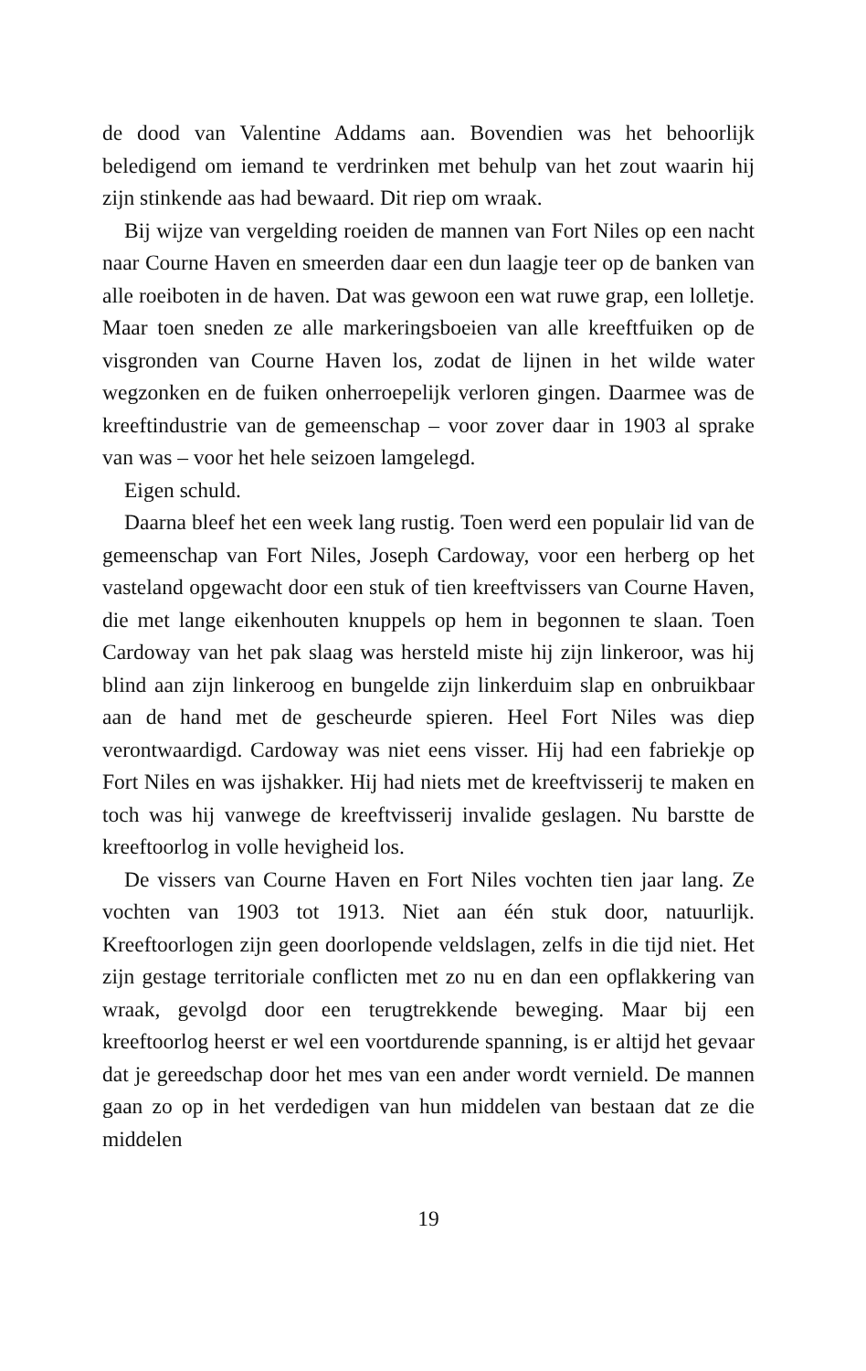de dood van Valentine Addams aan. Bovendien was het behoorlijk beledigend om iemand te verdrinken met behulp van het zout waarin hij zijn stinkende aas had bewaard. Dit riep om wraak.
Bij wijze van vergelding roeiden de mannen van Fort Niles op een nacht naar Courne Haven en smeerden daar een dun laagje teer op de banken van alle roeiboten in de haven. Dat was gewoon een wat ruwe grap, een lolletje. Maar toen sneden ze alle markeringsboeien van alle kreeftfuiken op de visgronden van Courne Haven los, zodat de lijnen in het wilde water wegzonken en de fuiken onherroepelijk verloren gingen. Daarmee was de kreeftindustrie van de gemeenschap – voor zover daar in 1903 al sprake van was – voor het hele seizoen lamgelegd.
Eigen schuld.
Daarna bleef het een week lang rustig. Toen werd een populair lid van de gemeenschap van Fort Niles, Joseph Cardoway, voor een herberg op het vasteland opgewacht door een stuk of tien kreeftvissers van Courne Haven, die met lange eikenhouten knuppels op hem in begonnen te slaan. Toen Cardoway van het pak slaag was hersteld miste hij zijn linkeroor, was hij blind aan zijn linkeroog en bungelde zijn linkerduim slap en onbruikbaar aan de hand met de gescheurde spieren. Heel Fort Niles was diep verontwaardigd. Cardoway was niet eens visser. Hij had een fabriekje op Fort Niles en was ijshakker. Hij had niets met de kreeftvisserij te maken en toch was hij vanwege de kreeftvisserij invalide geslagen. Nu barstte de kreeftoorlog in volle hevigheid los.
De vissers van Courne Haven en Fort Niles vochten tien jaar lang. Ze vochten van 1903 tot 1913. Niet aan één stuk door, natuurlijk. Kreeftoorlogen zijn geen doorlopende veldslagen, zelfs in die tijd niet. Het zijn gestage territoriale conflicten met zo nu en dan een opflakkering van wraak, gevolgd door een terugtrekkende beweging. Maar bij een kreeftoorlog heerst er wel een voortdurende spanning, is er altijd het gevaar dat je gereedschap door het mes van een ander wordt vernield. De mannen gaan zo op in het verdedigen van hun middelen van bestaan dat ze die middelen
19